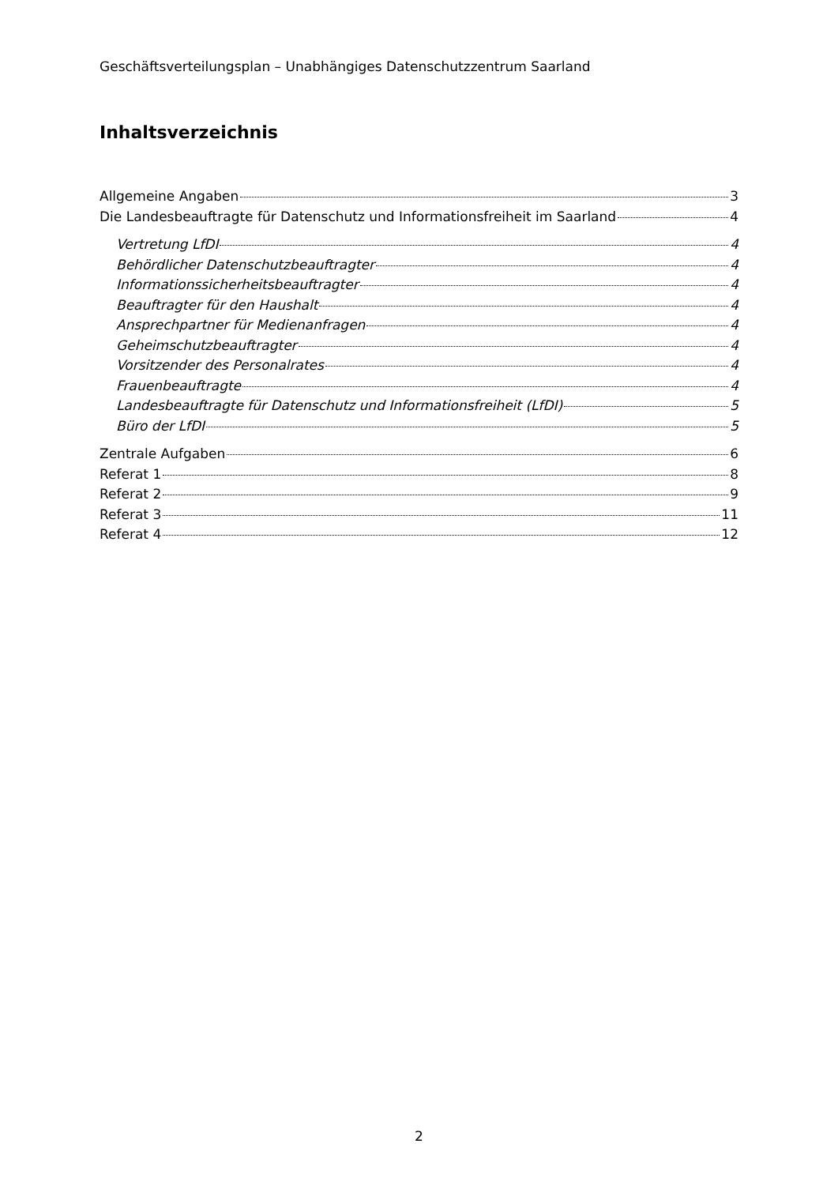Geschäftsverteilungsplan – Unabhängiges Datenschutzzentrum Saarland
Inhaltsverzeichnis
Allgemeine Angaben 3
Die Landesbeauftragte für Datenschutz und Informationsfreiheit im Saarland 4
Vertretung LfDI 4
Behördlicher Datenschutzbeauftragter 4
Informationssicherheitsbeauftragter 4
Beauftragter für den Haushalt 4
Ansprechpartner für Medienanfragen 4
Geheimschutzbeauftragter 4
Vorsitzender des Personalrates 4
Frauenbeauftragte 4
Landesbeauftragte für Datenschutz und Informationsfreiheit (LfDI) 5
Büro der LfDI 5
Zentrale Aufgaben 6
Referat 1 8
Referat 2 9
Referat 3 11
Referat 4 12
2